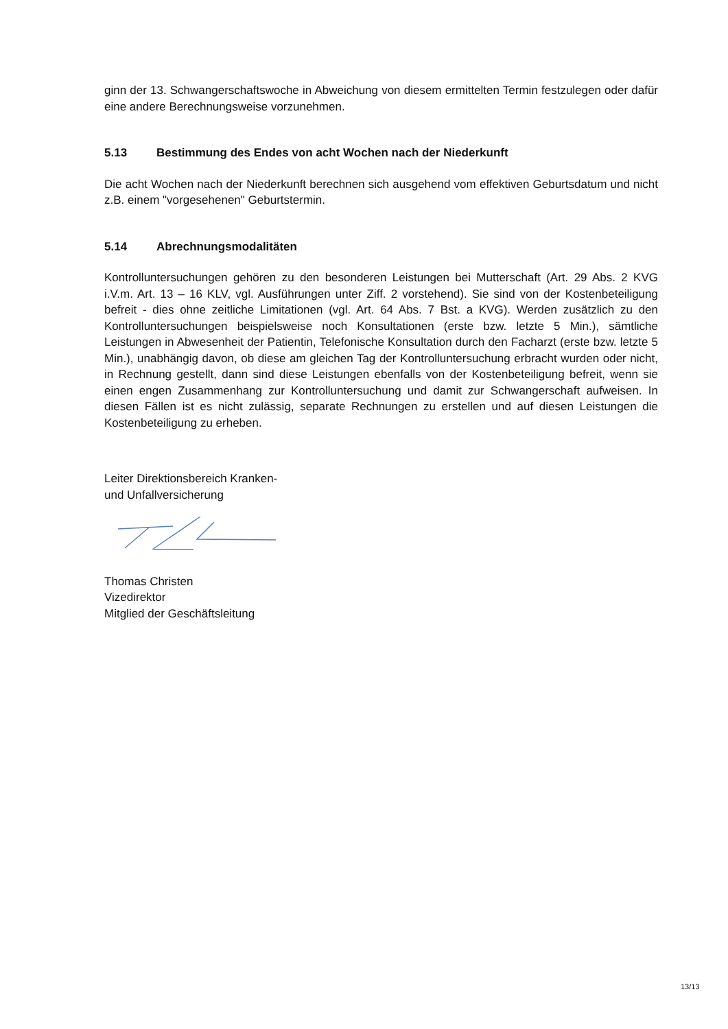ginn der 13. Schwangerschaftswoche in Abweichung von diesem ermittelten Termin festzulegen oder dafür eine andere Berechnungsweise vorzunehmen.
5.13 Bestimmung des Endes von acht Wochen nach der Niederkunft
Die acht Wochen nach der Niederkunft berechnen sich ausgehend vom effektiven Geburtsdatum und nicht z.B. einem "vorgesehenen" Geburtstermin.
5.14 Abrechnungsmodalitäten
Kontrolluntersuchungen gehören zu den besonderen Leistungen bei Mutterschaft (Art. 29 Abs. 2 KVG i.V.m. Art. 13 – 16 KLV, vgl. Ausführungen unter Ziff. 2 vorstehend). Sie sind von der Kostenbeteiligung befreit - dies ohne zeitliche Limitationen (vgl. Art. 64 Abs. 7 Bst. a KVG). Werden zusätzlich zu den Kontrolluntersuchungen beispielsweise noch Konsultationen (erste bzw. letzte 5 Min.), sämtliche Leistungen in Abwesenheit der Patientin, Telefonische Konsultation durch den Facharzt (erste bzw. letzte 5 Min.), unabhängig davon, ob diese am gleichen Tag der Kontrolluntersuchung erbracht wurden oder nicht, in Rechnung gestellt, dann sind diese Leistungen ebenfalls von der Kostenbeteiligung befreit, wenn sie einen engen Zusammenhang zur Kontrolluntersuchung und damit zur Schwangerschaft aufweisen. In diesen Fällen ist es nicht zulässig, separate Rechnungen zu erstellen und auf diesen Leistungen die Kostenbeteiligung zu erheben.
Leiter Direktionsbereich Kranken-
und Unfallversicherung
Thomas Christen
Vizedirektor
Mitglied der Geschäftsleitung
13/13